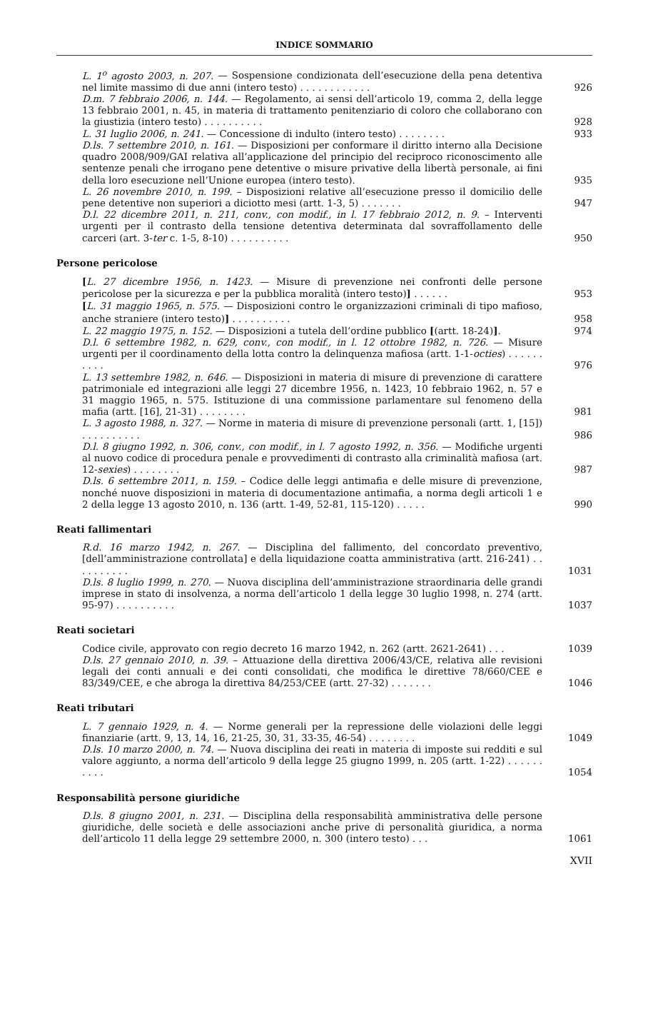INDICE SOMMARIO
L. 1<sup>o</sup> agosto 2003, n. 207. — Sospensione condizionata dell’esecuzione della pena detentiva nel limite massimo di due anni (intero testo) . . . . . . . . . . . .
926
D.m. 7 febbraio 2006, n. 144. — Regolamento, ai sensi dell’articolo 19, comma 2, della legge 13 febbraio 2001, n. 45, in materia di trattamento penitenziario di coloro che collaborano con la giustizia (intero testo) . . . . . . . . . .
928
L. 31 luglio 2006, n. 241. — Concessione di indulto (intero testo) . . . . . . . .
933
D.ls. 7 settembre 2010, n. 161. — Disposizioni per conformare il diritto interno alla Decisione quadro 2008/909/GAI relativa all’applicazione del principio del reciproco riconoscimento alle sentenze penali che irrogano pene detentive o misure privative della libertà personale, ai fini della loro esecuzione nell’Unione europea (intero testo).
935
L. 26 novembre 2010, n. 199. – Disposizioni relative all’esecuzione presso il domicilio delle pene detentive non superiori a diciotto mesi (artt. 1-3, 5) . . . . . . .
947
D.l. 22 dicembre 2011, n. 211, conv., con modif., in l. 17 febbraio 2012, n. 9. – Interventi urgenti per il contrasto della tensione detentiva determinata dal sovraffollamento delle carceri (art. 3-ter c. 1-5, 8-10) . . . . . . . . . .
950
Persone pericolose
[L. 27 dicembre 1956, n. 1423. — Misure di prevenzione nei confronti delle persone pericolose per la sicurezza e per la pubblica moralità (intero testo)] . . . . . .
953
[L. 31 maggio 1965, n. 575. — Disposizioni contro le organizzazioni criminali di tipo mafioso, anche straniere (intero testo)] . . . . . . . . . .
958
L. 22 maggio 1975, n. 152. — Disposizioni a tutela dell’ordine pubblico [(artt. 18-24)].
974
D.l. 6 settembre 1982, n. 629, conv., con modif., in l. 12 ottobre 1982, n. 726. — Misure urgenti per il coordinamento della lotta contro la delinquenza mafiosa (artt. 1-1-octies) . . . . . . . . . .
976
L. 13 settembre 1982, n. 646. — Disposizioni in materia di misure di prevenzione di carattere patrimoniale ed integrazioni alle leggi 27 dicembre 1956, n. 1423, 10 febbraio 1962, n. 57 e 31 maggio 1965, n. 575. Istituzione di una commissione parlamentare sul fenomeno della mafia (artt. [16], 21-31) . . . . . . . .
981
L. 3 agosto 1988, n. 327. — Norme in materia di misure di prevenzione personali (artt. 1, [15]) . . . . . . . . . .
986
D.l. 8 giugno 1992, n. 306, conv., con modif., in l. 7 agosto 1992, n. 356. — Modifiche urgenti al nuovo codice di procedura penale e provvedimenti di contrasto alla criminalità mafiosa (art. 12-sexies) . . . . . . . .
987
D.ls. 6 settembre 2011, n. 159. – Codice delle leggi antimafia e delle misure di prevenzione, nonché nuove disposizioni in materia di documentazione antimafia, a norma degli articoli 1 e 2 della legge 13 agosto 2010, n. 136 (artt. 1-49, 52-81, 115-120) . . . . .
990
Reati fallimentari
R.d. 16 marzo 1942, n. 267. — Disciplina del fallimento, del concordato preventivo, [dell’amministrazione controllata] e della liquidazione coatta amministrativa (artt. 216-241) . . . . . . . . . .
1031
D.ls. 8 luglio 1999, n. 270. — Nuova disciplina dell’amministrazione straordinaria delle grandi imprese in stato di insolvenza, a norma dell’articolo 1 della legge 30 luglio 1998, n. 274 (artt. 95-97) . . . . . . . . . .
1037
Reati societari
Codice civile, approvato con regio decreto 16 marzo 1942, n. 262 (artt. 2621-2641) . . .
1039
D.ls. 27 gennaio 2010, n. 39. – Attuazione della direttiva 2006/43/CE, relativa alle revisioni legali dei conti annuali e dei conti consolidati, che modifica le direttive 78/660/CEE e 83/349/CEE, e che abroga la direttiva 84/253/CEE (artt. 27-32) . . . . . . .
1046
Reati tributari
L. 7 gennaio 1929, n. 4. — Norme generali per la repressione delle violazioni delle leggi finanziarie (artt. 9, 13, 14, 16, 21-25, 30, 31, 33-35, 46-54) . . . . . . . .
1049
D.ls. 10 marzo 2000, n. 74. — Nuova disciplina dei reati in materia di imposte sui redditi e sul valore aggiunto, a norma dell’articolo 9 della legge 25 giugno 1999, n. 205 (artt. 1-22) . . . . . . . . . .
1054
Responsabilità persone giuridiche
D.ls. 8 giugno 2001, n. 231. — Disciplina della responsabilità amministrativa delle persone giuridiche, delle società e delle associazioni anche prive di personalità giuridica, a norma dell’articolo 11 della legge 29 settembre 2000, n. 300 (intero testo) . . .
1061
XVII